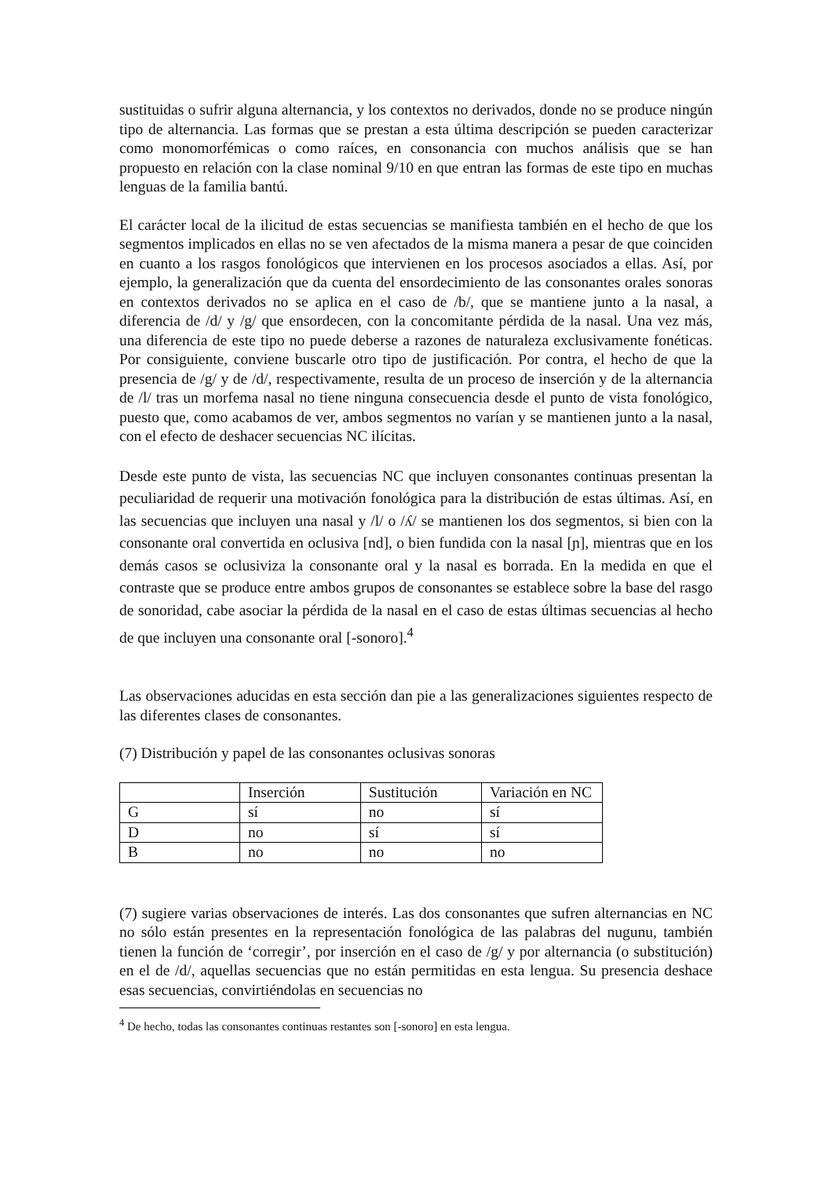sustituidas o sufrir alguna alternancia, y los contextos no derivados, donde no se produce ningún tipo de alternancia. Las formas que se prestan a esta última descripción se pueden caracterizar como monomorfémicas o como raíces, en consonancia con muchos análisis que se han propuesto en relación con la clase nominal 9/10 en que entran las formas de este tipo en muchas lenguas de la familia bantú.
El carácter local de la ilicitud de estas secuencias se manifiesta también en el hecho de que los segmentos implicados en ellas no se ven afectados de la misma manera a pesar de que coinciden en cuanto a los rasgos fonológicos que intervienen en los procesos asociados a ellas. Así, por ejemplo, la generalización que da cuenta del ensordecimiento de las consonantes orales sonoras en contextos derivados no se aplica en el caso de /b/, que se mantiene junto a la nasal, a diferencia de /d/ y /g/ que ensordecen, con la concomitante pérdida de la nasal. Una vez más, una diferencia de este tipo no puede deberse a razones de naturaleza exclusivamente fonéticas. Por consiguiente, conviene buscarle otro tipo de justificación. Por contra, el hecho de que la presencia de /g/ y de /d/, respectivamente, resulta de un proceso de inserción y de la alternancia de /l/ tras un morfema nasal no tiene ninguna consecuencia desde el punto de vista fonológico, puesto que, como acabamos de ver, ambos segmentos no varían y se mantienen junto a la nasal, con el efecto de deshacer secuencias NC ilícitas.
Desde este punto de vista, las secuencias NC que incluyen consonantes continuas presentan la peculiaridad de requerir una motivación fonológica para la distribución de estas últimas. Así, en las secuencias que incluyen una nasal y /l/ o /ʎ/ se mantienen los dos segmentos, si bien con la consonante oral convertida en oclusiva [nd], o bien fundida con la nasal [ɲ], mientras que en los demás casos se oclusiviza la consonante oral y la nasal es borrada. En la medida en que el contraste que se produce entre ambos grupos de consonantes se establece sobre la base del rasgo de sonoridad, cabe asociar la pérdida de la nasal en el caso de estas últimas secuencias al hecho de que incluyen una consonante oral [-sonoro].<sup>4</sup>
Las observaciones aducidas en esta sección dan pie a las generalizaciones siguientes respecto de las diferentes clases de consonantes.
(7) Distribución y papel de las consonantes oclusivas sonoras
| | Inserción | Sustitución | Variación en NC |
| G | sí | no | sí |
| D | no | sí | sí |
| B | no | no | no |
(7) sugiere varias observaciones de interés. Las dos consonantes que sufren alternancias en NC no sólo están presentes en la representación fonológica de las palabras del nugunu, también tienen la función de ‘corregir’, por inserción en el caso de /g/ y por alternancia (o substitución) en el de /d/, aquellas secuencias que no están permitidas en esta lengua. Su presencia deshace esas secuencias, convirtiéndolas en secuencias no
<sup>4</sup> De hecho, todas las consonantes continuas restantes son [-sonoro] en esta lengua.